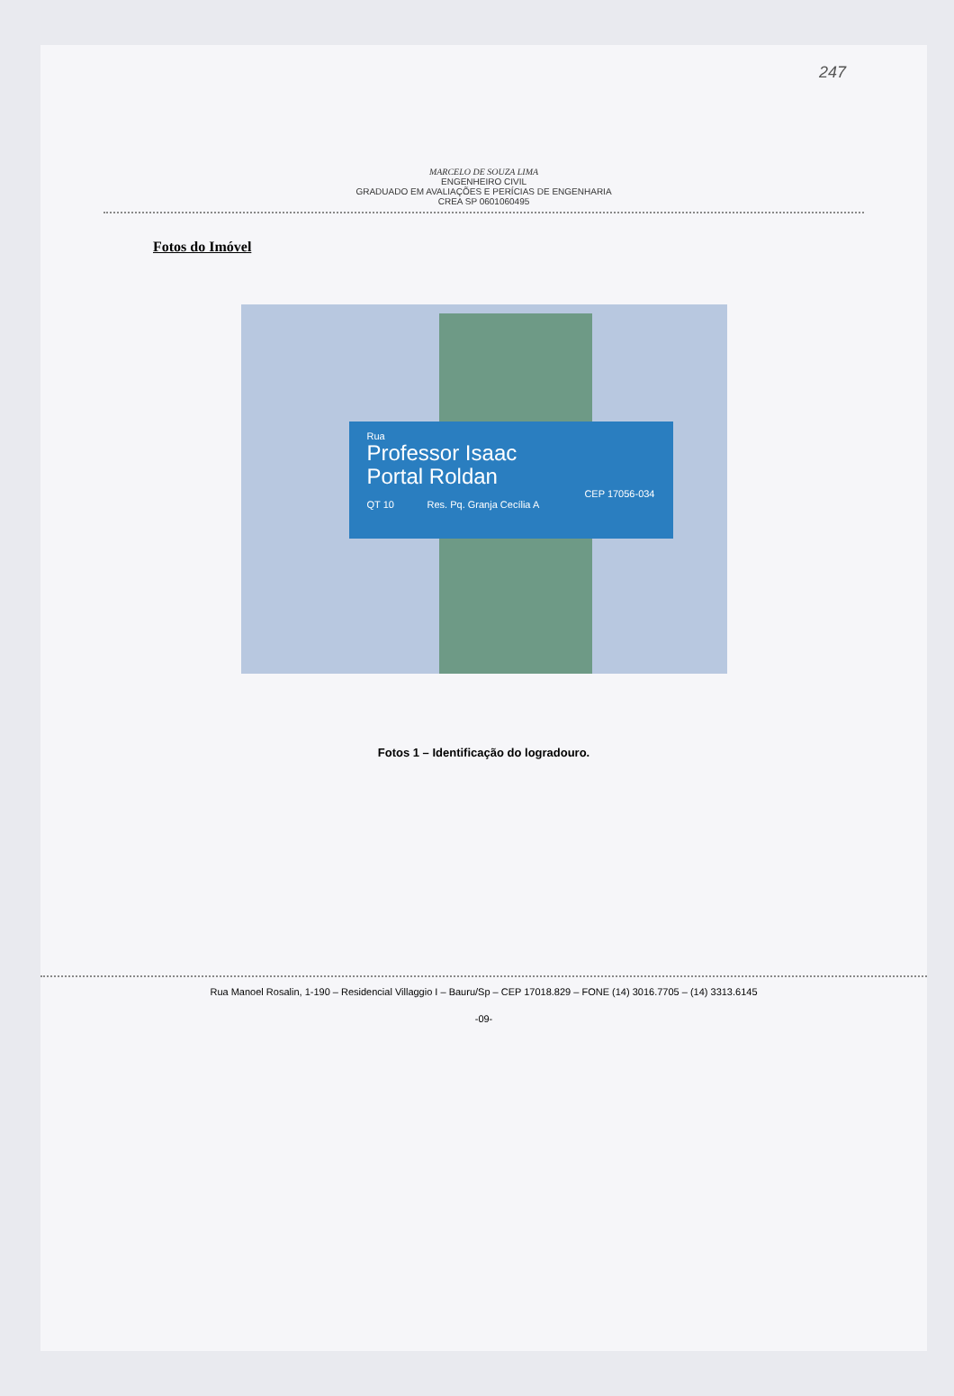247
MARCELO DE SOUZA LIMA
ENGENHEIRO CIVIL
GRADUADO EM AVALIAÇÕES E PERÍCIAS DE ENGENHARIA
CREA SP 0601060495
Fotos do Imóvel
Rua
Professor Isaac
Portal Roldan
CEP 17056-034
QT 10 Res. Pq. Granja Cecília A
Fotos 1 – Identificação do logradouro.
Rua Manoel Rosalin, 1-190 – Residencial Villaggio I – Bauru/Sp – CEP 17018.829 – FONE (14) 3016.7705 – (14) 3313.6145
-09-